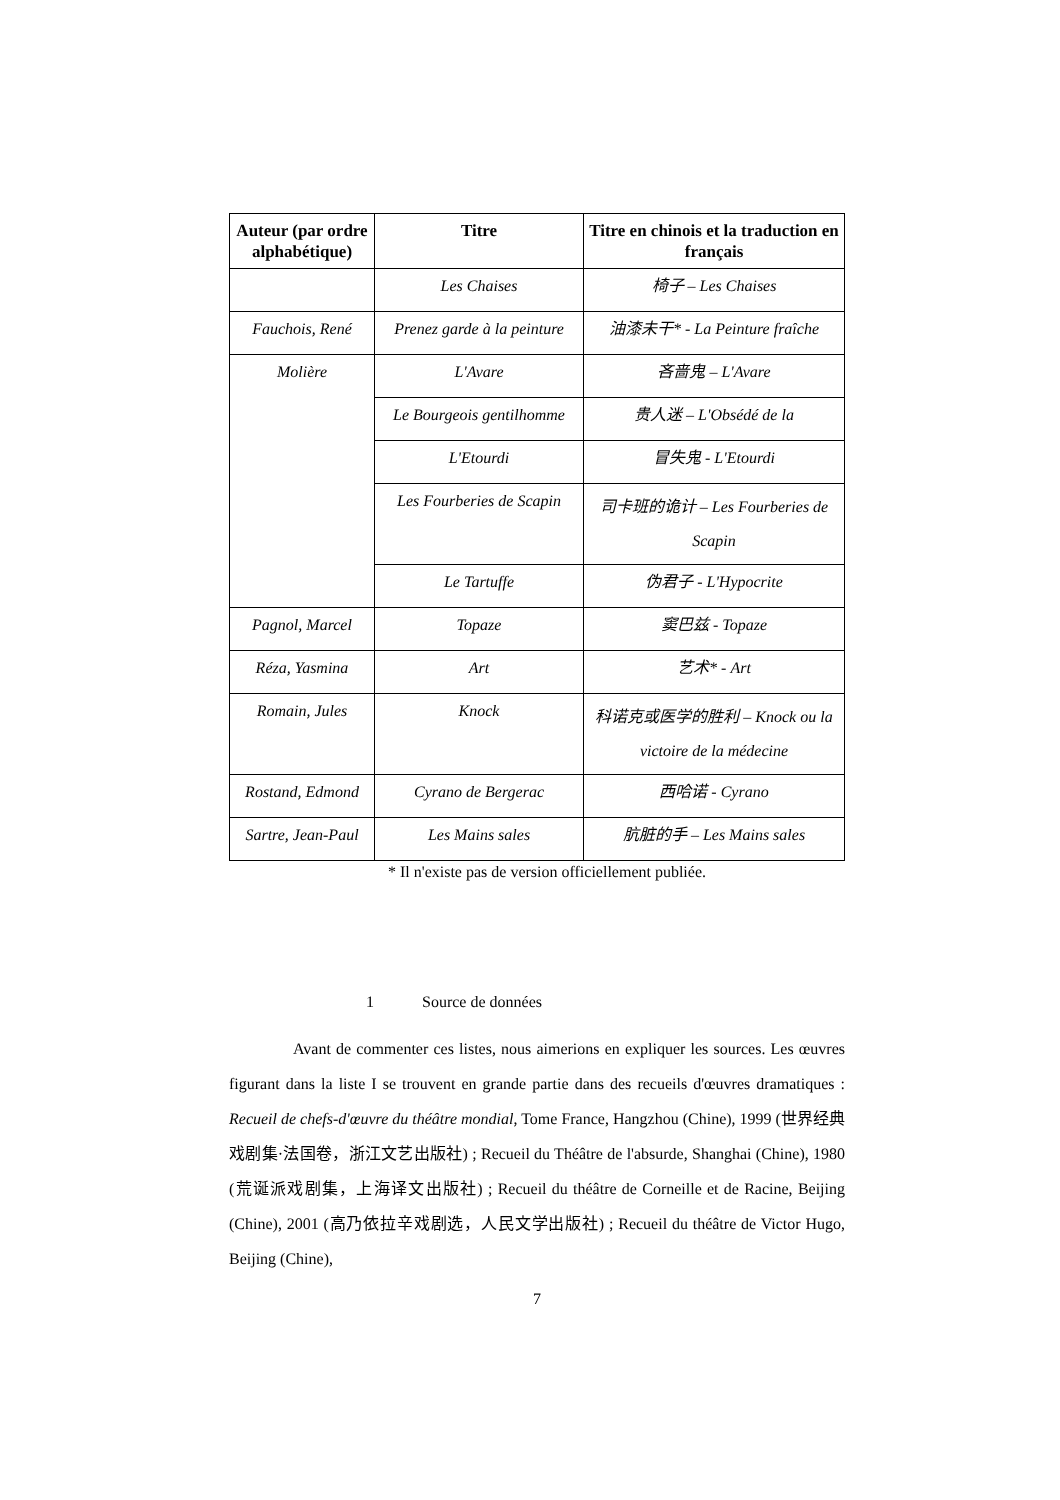| Auteur (par ordre alphabétique) | Titre | Titre en chinois et la traduction en français |
| --- | --- | --- |
| | Les Chaises | 椅子 – Les Chaises |
| Fauchois, René | Prenez garde à la peinture | 油漆未干* - La Peinture fraîche |
| Molière | L'Avare | 吝啬鬼 – L'Avare |
| | Le Bourgeois gentilhomme | 贵人迷 – L'Obsédé de la |
| | L'Etourdi | 冒失鬼 - L'Etourdi |
| | Les Fourberies de Scapin | 司卡班的诡计 – Les Fourberies de Scapin |
| | Le Tartuffe | 伪君子 - L'Hypocrite |
| Pagnol, Marcel | Topaze | 窦巴兹 - Topaze |
| Réza, Yasmina | Art | 艺术* - Art |
| Romain, Jules | Knock | 科诺克或医学的胜利 – Knock ou la victoire de la médecine |
| Rostand, Edmond | Cyrano de Bergerac | 西哈诺 - Cyrano |
| Sartre, Jean-Paul | Les Mains sales | 肮脏的手 – Les Mains sales |
* Il n'existe pas de version officiellement publiée.
1 Source de données
Avant de commenter ces listes, nous aimerions en expliquer les sources. Les œuvres figurant dans la liste I se trouvent en grande partie dans des recueils d'œuvres dramatiques : Recueil de chefs-d'œuvre du théâtre mondial, Tome France, Hangzhou (Chine), 1999 (世界经典戏剧集·法国卷，浙江文艺出版社) ; Recueil du Théâtre de l'absurde, Shanghai (Chine), 1980 (荒诞派戏剧集，上海译文出版社) ; Recueil du théâtre de Corneille et de Racine, Beijing (Chine), 2001 (高乃依拉辛戏剧选，人民文学出版社) ; Recueil du théâtre de Victor Hugo, Beijing (Chine),
7